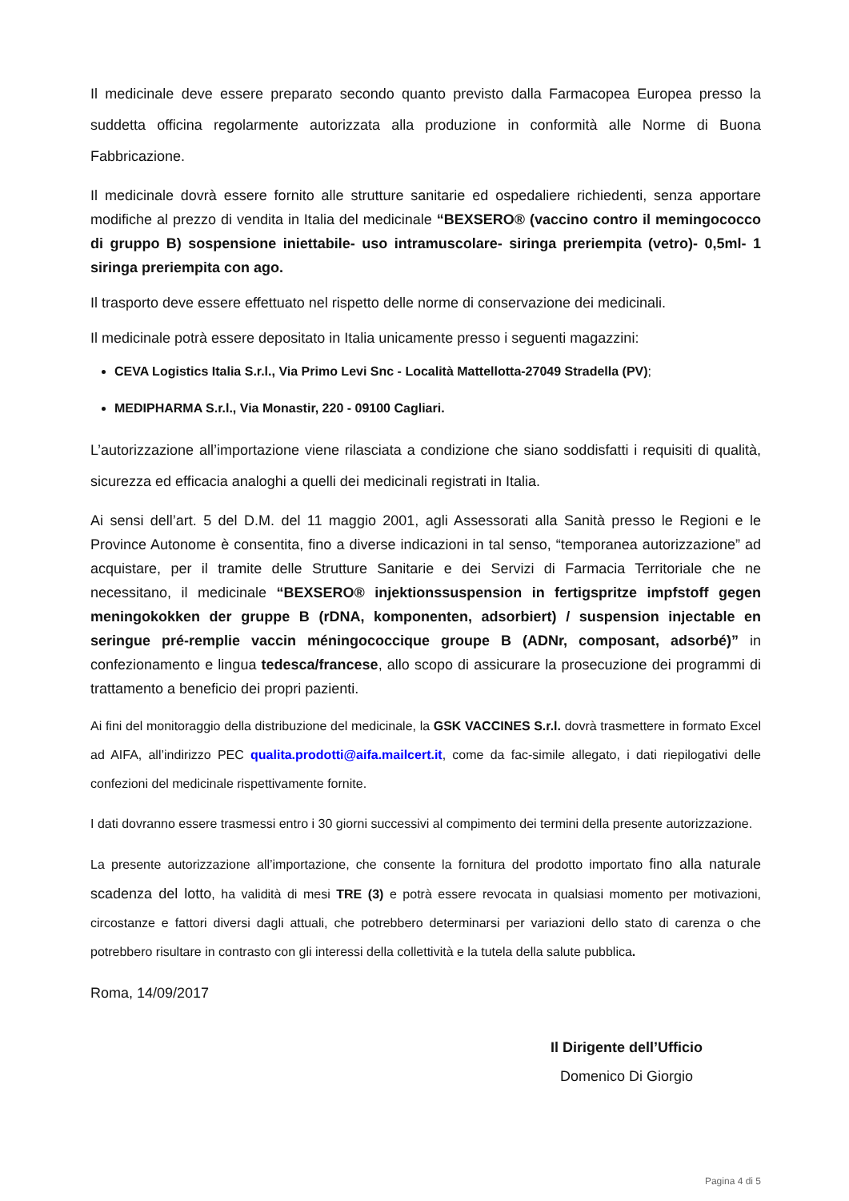Il medicinale deve essere preparato secondo quanto previsto dalla Farmacopea Europea presso la suddetta officina regolarmente autorizzata alla produzione in conformità alle Norme di Buona Fabbricazione.
Il medicinale dovrà essere fornito alle strutture sanitarie ed ospedaliere richiedenti, senza apportare modifiche al prezzo di vendita in Italia del medicinale “BEXSERO® (vaccino contro il memingococco di gruppo B) sospensione iniettabile- uso intramuscolare- siringa preriempita (vetro)- 0,5ml- 1 siringa preriempita con ago.
Il trasporto deve essere effettuato nel rispetto delle norme di conservazione dei medicinali.
Il medicinale potrà essere depositato in Italia unicamente presso i seguenti magazzini:
CEVA Logistics Italia S.r.l., Via Primo Levi Snc - Località Mattellotta-27049 Stradella (PV);
MEDIPHARMA S.r.l., Via Monastir, 220 - 09100 Cagliari.
L’autorizzazione all’importazione viene rilasciata a condizione che siano soddisfatti i requisiti di qualità, sicurezza ed efficacia analoghi a quelli dei medicinali registrati in Italia.
Ai sensi dell’art. 5 del D.M. del 11 maggio 2001, agli Assessorati alla Sanità presso le Regioni e le Province Autonome è consentita, fino a diverse indicazioni in tal senso, “temporanea autorizzazione” ad acquistare, per il tramite delle Strutture Sanitarie e dei Servizi di Farmacia Territoriale che ne necessitano, il medicinale “BEXSERO® injektionssuspension in fertigspritze impfstoff gegen meningokokken der gruppe B (rDNA, komponenten, adsorbiert) / suspension injectable en seringue pré-remplie vaccin méningococcique groupe B (ADNr, composant, adsorbé)” in confezionamento e lingua tedesca/francese, allo scopo di assicurare la prosecuzione dei programmi di trattamento a beneficio dei propri pazienti.
Ai fini del monitoraggio della distribuzione del medicinale, la GSK VACCINES S.r.l. dovrà trasmettere in formato Excel ad AIFA, all’indirizzo PEC qualita.prodotti@aifa.mailcert.it, come da fac-simile allegato, i dati riepilogativi delle confezioni del medicinale rispettivamente fornite.
I dati dovranno essere trasmessi entro i 30 giorni successivi al compimento dei termini della presente autorizzazione.
La presente autorizzazione all’importazione, che consente la fornitura del prodotto importato fino alla naturale scadenza del lotto, ha validità di mesi TRE (3) e potrà essere revocata in qualsiasi momento per motivazioni, circostanze e fattori diversi dagli attuali, che potrebbero determinarsi per variazioni dello stato di carenza o che potrebbero risultare in contrasto con gli interessi della collettività e la tutela della salute pubblica.
Roma, 14/09/2017
Il Dirigente dell’Ufficio
Domenico Di Giorgio
Pagina 4 di 5